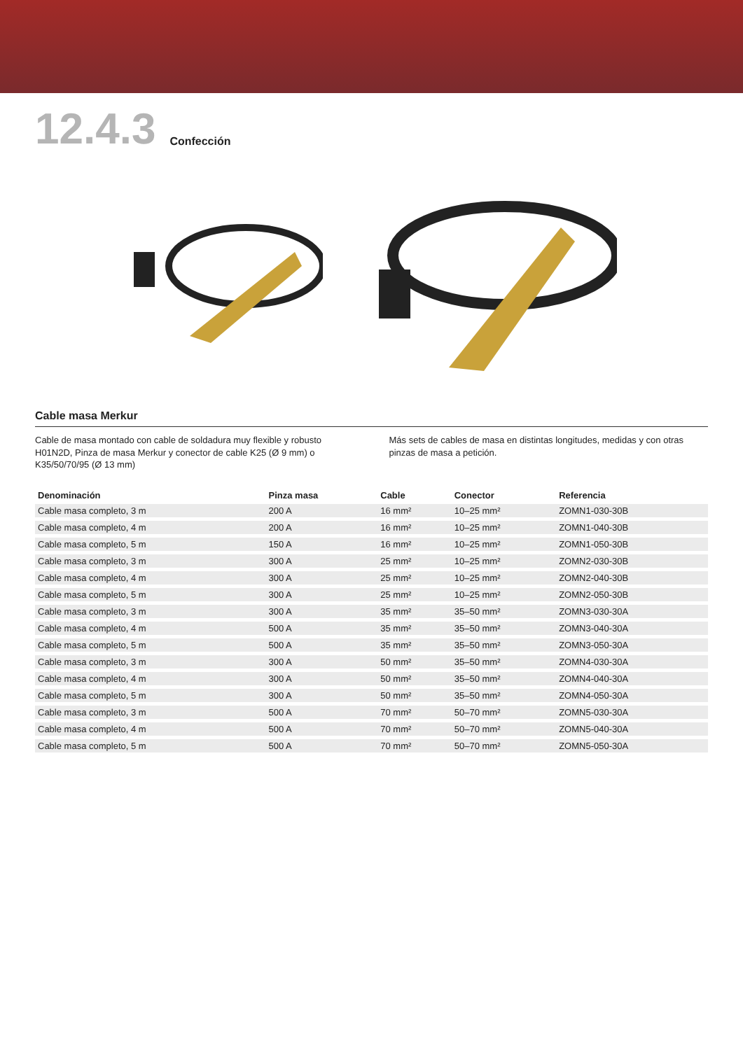12.4.3 Confección
Cable masa Merkur
Cable de masa montado con cable de soldadura muy flexible y robusto H01N2D, Pinza de masa Merkur y conector de cable K25 (Ø 9 mm) o K35/50/70/95 (Ø 13 mm)
Más sets de cables de masa en distintas longitudes, medidas y con otras pinzas de masa a petición.
| Denominación | Pinza masa | Cable | Conector | Referencia |
| --- | --- | --- | --- | --- |
| Cable masa completo, 3 m | 200 A | 16 mm² | 10–25 mm² | ZOMN1-030-30B |
| Cable masa completo, 4 m | 200 A | 16 mm² | 10–25 mm² | ZOMN1-040-30B |
| Cable masa completo, 5 m | 150 A | 16 mm² | 10–25 mm² | ZOMN1-050-30B |
| Cable masa completo, 3 m | 300 A | 25 mm² | 10–25 mm² | ZOMN2-030-30B |
| Cable masa completo, 4 m | 300 A | 25 mm² | 10–25 mm² | ZOMN2-040-30B |
| Cable masa completo, 5 m | 300 A | 25 mm² | 10–25 mm² | ZOMN2-050-30B |
| Cable masa completo, 3 m | 300 A | 35 mm² | 35–50 mm² | ZOMN3-030-30A |
| Cable masa completo, 4 m | 500 A | 35 mm² | 35–50 mm² | ZOMN3-040-30A |
| Cable masa completo, 5 m | 500 A | 35 mm² | 35–50 mm² | ZOMN3-050-30A |
| Cable masa completo, 3 m | 300 A | 50 mm² | 35–50 mm² | ZOMN4-030-30A |
| Cable masa completo, 4 m | 300 A | 50 mm² | 35–50 mm² | ZOMN4-040-30A |
| Cable masa completo, 5 m | 300 A | 50 mm² | 35–50 mm² | ZOMN4-050-30A |
| Cable masa completo, 3 m | 500 A | 70 mm² | 50–70 mm² | ZOMN5-030-30A |
| Cable masa completo, 4 m | 500 A | 70 mm² | 50–70 mm² | ZOMN5-040-30A |
| Cable masa completo, 5 m | 500 A | 70 mm² | 50–70 mm² | ZOMN5-050-30A |